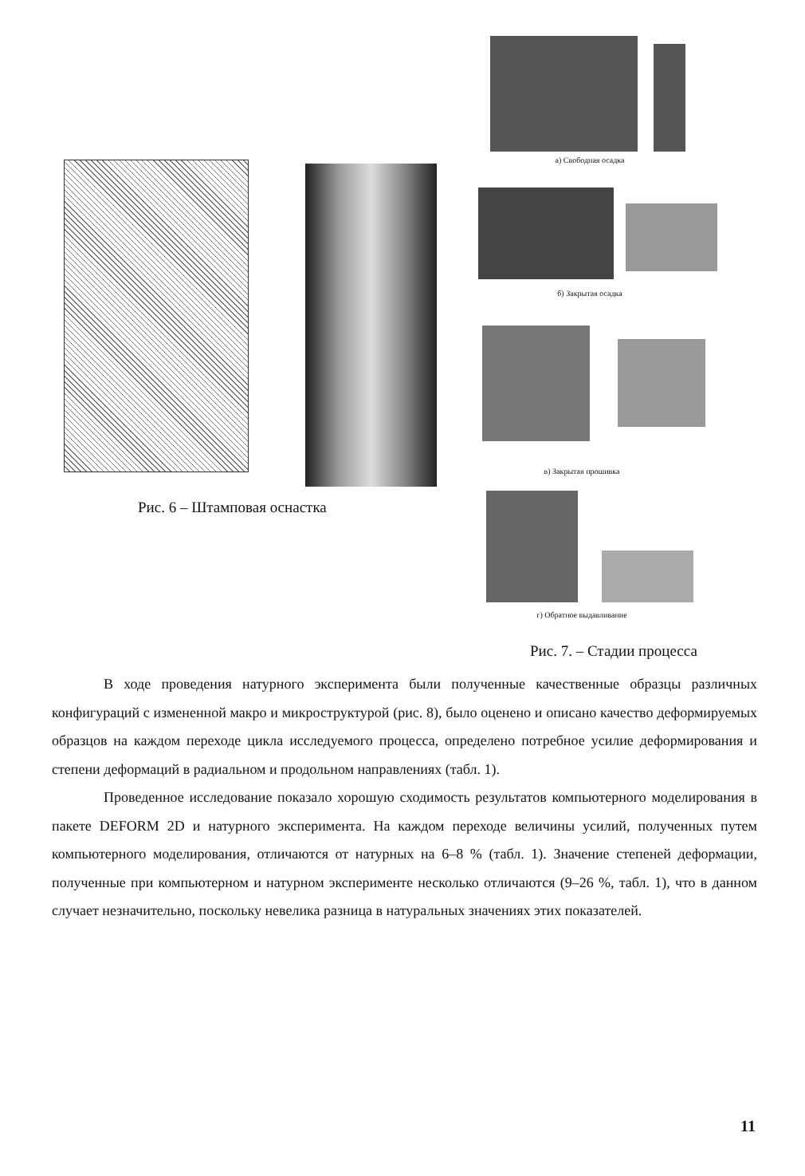Рис. 6 – Штамповая оснастка
а) Свободная осадка
б) Закрытая осадка
в) Закрытая прошивка
г) Обратное выдавливание
Рис. 7. – Стадии процесса
В ходе проведения натурного эксперимента были полученные качественные образцы различных конфигураций с измененной макро и микроструктурой (рис. 8), было оценено и описано качество деформируемых образцов на каждом переходе цикла исследуемого процесса, определено потребное усилие деформирования и степени деформаций в радиальном и продольном направлениях (табл. 1).
Проведенное исследование показало хорошую сходимость результатов компьютерного моделирования в пакете DEFORM 2D и натурного эксперимента. На каждом переходе величины усилий, полученных путем компьютерного моделирования, отличаются от натурных на 6–8 % (табл. 1). Значение степеней деформации, полученные при компьютерном и натурном эксперименте несколько отличаются (9–26 %, табл. 1), что в данном случает незначительно, поскольку невелика разница в натуральных значениях этих показателей.
11